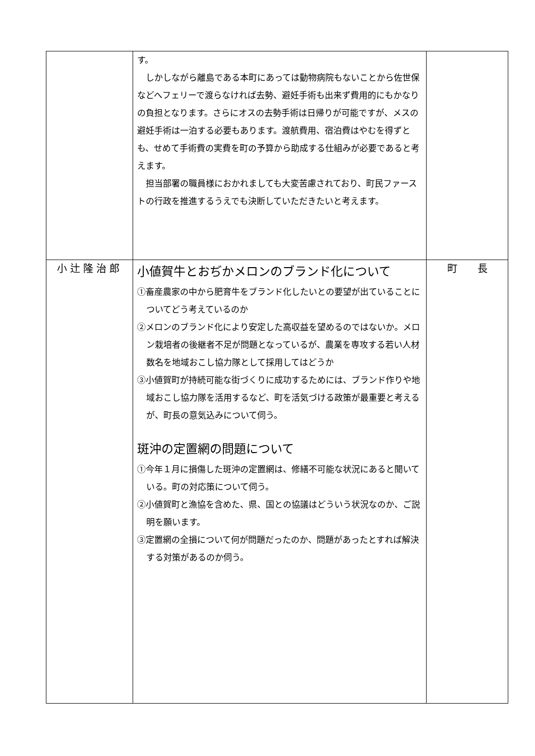| | す。 しかしながら離島である本町にあっては動物病院もないことから佐世保などへフェリーで渡らなければ去勢、避妊手術も出来ず費用的にもかなりの負担となります。さらにオスの去勢手術は日帰りが可能ですが、メスの避妊手術は一泊する必要もあります。渡航費用、宿泊費はやむを得ずとも、せめて手術費の実費を町の予算から助成する仕組みが必要であると考えます。 担当部署の職員様におかれましても大変苦慮されており、町民ファーストの行政を推進するうえでも決断していただきたいと考えます。 | |
| 小辻隆治郎 | 小値賀牛とおぢかメロンのブランド化について ①畜産農家の中から肥育牛をブランド化したいとの要望が出ていることについてどう考えているのか ②メロンのブランド化により安定した高収益を望めるのではないか。メロン栽培者の後継者不足が問題となっているが、農業を専攻する若い人材数名を地域おこし協力隊として採用してはどうか ③小値賀町が持続可能な街づくりに成功するためには、ブランド作りや地域おこし協力隊を活用するなど、町を活気づける政策が最重要と考えるが、町長の意気込みについて伺う。 斑沖の定置網の問題について ①今年１月に損傷した斑沖の定置網は、修繕不可能な状況にあると聞いている。町の対応策について伺う。 ②小値賀町と漁協を含めた、県、国との協議はどういう状況なのか、ご説明を願います。 ③定置網の全損について何が問題だったのか、問題があったとすれば解決する対策があるのか伺う。 | 町 長 |